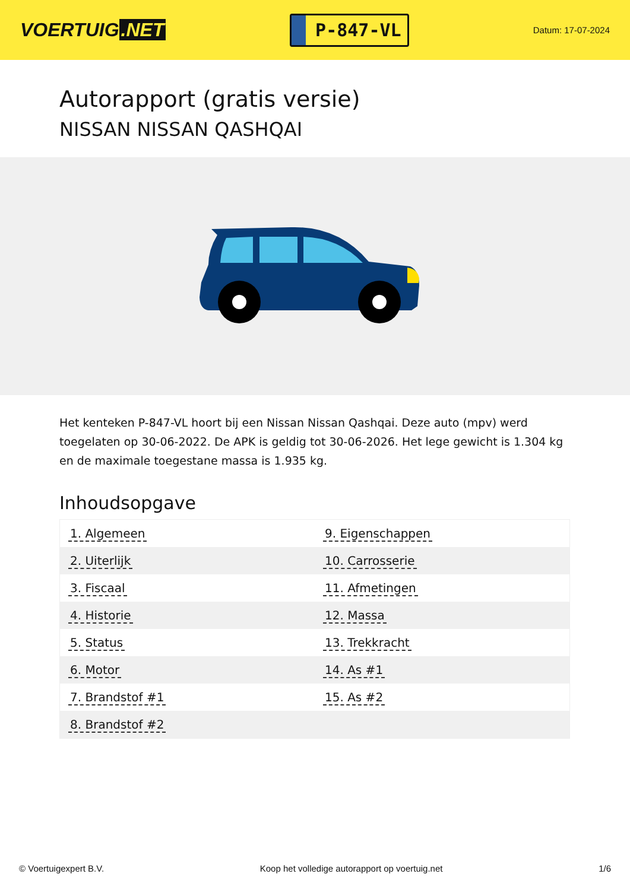VOERTUIG.NET
P-847-VL
Datum: 17-07-2024
Autorapport (gratis versie)
NISSAN NISSAN QASHQAI
Het kenteken P-847-VL hoort bij een Nissan Nissan Qashqai. Deze auto (mpv) werd toegelaten op 30-06-2022. De APK is geldig tot 30-06-2026. Het lege gewicht is 1.304 kg en de maximale toegestane massa is 1.935 kg.
Inhoudsopgave
| 1. Algemeen | 9. Eigenschappen |
| 2. Uiterlijk | 10. Carrosserie |
| 3. Fiscaal | 11. Afmetingen |
| 4. Historie | 12. Massa |
| 5. Status | 13. Trekkracht |
| 6. Motor | 14. As #1 |
| 7. Brandstof #1 | 15. As #2 |
| 8. Brandstof #2 | |
© Voertuigexpert B.V. Koop het volledige autorapport op voertuig.net 1/6